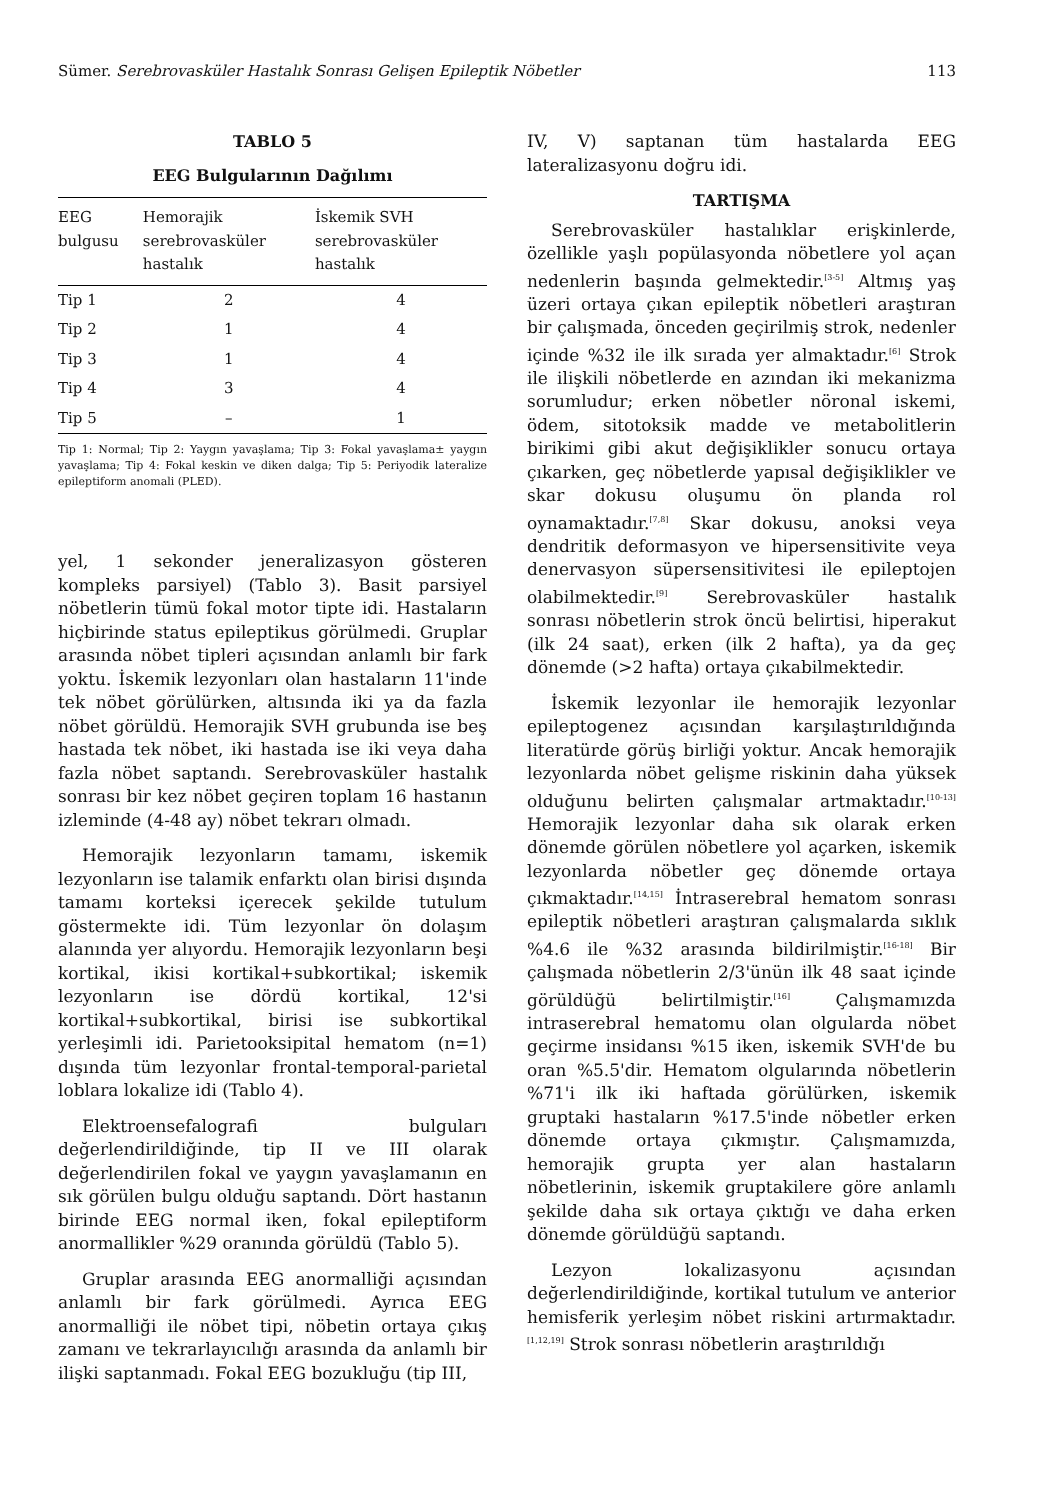Sümer. Serebrovasküler Hastalık Sonrası Gelişen Epileptik Nöbetler 113
TABLO 5
EEG Bulgularının Dağılımı
| EEG bulgusu | Hemorajik serebrovasküler hastalık | İskemik SVH serebrovasküler hastalık |
| --- | --- | --- |
| Tip 1 | 2 | 4 |
| Tip 2 | 1 | 4 |
| Tip 3 | 1 | 4 |
| Tip 4 | 3 | 4 |
| Tip 5 | – | 1 |
Tip 1: Normal; Tip 2: Yaygın yavaşlama; Tip 3: Fokal yavaşlama± yaygın yavaşlama; Tip 4: Fokal keskin ve diken dalga; Tip 5: Periyodik lateralize epileptiform anomali (PLED).
yel, 1 sekonder jeneralizasyon gösteren kompleks parsiyel) (Tablo 3). Basit parsiyel nöbetlerin tümü fokal motor tipte idi. Hastaların hiçbirinde status epileptikus görülmedi. Gruplar arasında nöbet tipleri açısından anlamlı bir fark yoktu. İskemik lezyonları olan hastaların 11'inde tek nöbet görülürken, altısında iki ya da fazla nöbet görüldü. Hemorajik SVH grubunda ise beş hastada tek nöbet, iki hastada ise iki veya daha fazla nöbet saptandı. Serebrovasküler hastalık sonrası bir kez nöbet geçiren toplam 16 hastanın izleminde (4-48 ay) nöbet tekrarı olmadı.
Hemorajik lezyonların tamamı, iskemik lezyonların ise talamik enfarktı olan birisi dışında tamamı korteksi içerecek şekilde tutulum göstermekte idi. Tüm lezyonlar ön dolaşım alanında yer alıyordu. Hemorajik lezyonların beşi kortikal, ikisi kortikal+subkortikal; iskemik lezyonların ise dördü kortikal, 12'si kortikal+subkortikal, birisi ise subkortikal yerleşimli idi. Parietooksipital hematom (n=1) dışında tüm lezyonlar frontal-temporal-parietal loblara lokalize idi (Tablo 4).
Elektroensefalografi bulguları değerlendirildiğinde, tip II ve III olarak değerlendirilen fokal ve yaygın yavaşlamanın en sık görülen bulgu olduğu saptandı. Dört hastanın birinde EEG normal iken, fokal epileptiform anormallikler %29 oranında görüldü (Tablo 5).
Gruplar arasında EEG anormalliği açısından anlamlı bir fark görülmedi. Ayrıca EEG anormalliği ile nöbet tipi, nöbetin ortaya çıkış zamanı ve tekrarlayıcılığı arasında da anlamlı bir ilişki saptanmadı. Fokal EEG bozukluğu (tip III,
IV, V) saptanan tüm hastalarda EEG lateralizasyonu doğru idi.
TARTIŞMA
Serebrovasküler hastalıklar erişkinlerde, özellikle yaşlı popülasyonda nöbetlere yol açan nedenlerin başında gelmektedir.<sup>[3-5]</sup> Altmış yaş üzeri ortaya çıkan epileptik nöbetleri araştıran bir çalışmada, önceden geçirilmiş strok, nedenler içinde %32 ile ilk sırada yer almaktadır.<sup>[6]</sup> Strok ile ilişkili nöbetlerde en azından iki mekanizma sorumludur; erken nöbetler nöronal iskemi, ödem, sitotoksik madde ve metabolitlerin birikimi gibi akut değişiklikler sonucu ortaya çıkarken, geç nöbetlerde yapısal değişiklikler ve skar dokusu oluşumu ön planda rol oynamaktadır.<sup>[7,8]</sup> Skar dokusu, anoksi veya dendritik deformasyon ve hipersensitivite veya denervasyon süpersensitivitesi ile epileptojen olabilmektedir.<sup>[9]</sup> Serebrovasküler hastalık sonrası nöbetlerin strok öncü belirtisi, hiperakut (ilk 24 saat), erken (ilk 2 hafta), ya da geç dönemde (>2 hafta) ortaya çıkabilmektedir.
İskemik lezyonlar ile hemorajik lezyonlar epileptogenez açısından karşılaştırıldığında literatürde görüş birliği yoktur. Ancak hemorajik lezyonlarda nöbet gelişme riskinin daha yüksek olduğunu belirten çalışmalar artmaktadır.<sup>[10-13]</sup> Hemorajik lezyonlar daha sık olarak erken dönemde görülen nöbetlere yol açarken, iskemik lezyonlarda nöbetler geç dönemde ortaya çıkmaktadır.<sup>[14,15]</sup> İntraserebral hematom sonrası epileptik nöbetleri araştıran çalışmalarda sıklık %4.6 ile %32 arasında bildirilmiştir.<sup>[16-18]</sup> Bir çalışmada nöbetlerin 2/3'ünün ilk 48 saat içinde görüldüğü belirtilmiştir.<sup>[16]</sup> Çalışmamızda intraserebral hematomu olan olgularda nöbet geçirme insidansı %15 iken, iskemik SVH'de bu oran %5.5'dir. Hematom olgularında nöbetlerin %71'i ilk iki haftada görülürken, iskemik gruptaki hastaların %17.5'inde nöbetler erken dönemde ortaya çıkmıştır. Çalışmamızda, hemorajik grupta yer alan hastaların nöbetlerinin, iskemik gruptakilere göre anlamlı şekilde daha sık ortaya çıktığı ve daha erken dönemde görüldüğü saptandı.
Lezyon lokalizasyonu açısından değerlendirildiğinde, kortikal tutulum ve anterior hemisferik yerleşim nöbet riskini artırmaktadır.<sup>[1,12,19]</sup> Strok sonrası nöbetlerin araştırıldığı